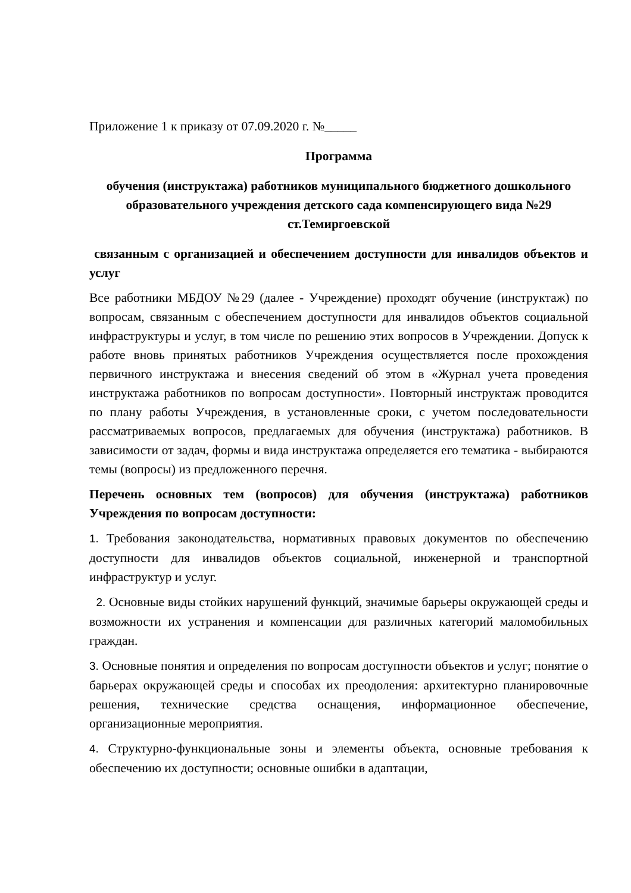Приложение 1 к приказу от 07.09.2020 г. №_____
Программа
обучения (инструктажа) работников муниципального бюджетного дошкольного образовательного учреждения детского сада компенсирующего вида №29 ст.Темиргоевской
связанным с организацией и обеспечением доступности для инвалидов объектов и услуг
Все работники МБДОУ №29 (далее - Учреждение) проходят обучение (инструктаж) по вопросам, связанным с обеспечением доступности для инвалидов объектов социальной инфраструктуры и услуг, в том числе по решению этих вопросов в Учреждении. Допуск к работе вновь принятых работников Учреждения осуществляется после прохождения первичного инструктажа и внесения сведений об этом в «Журнал учета проведения инструктажа работников по вопросам доступности». Повторный инструктаж проводится по плану работы Учреждения, в установленные сроки, с учетом последовательности рассматриваемых вопросов, предлагаемых для обучения (инструктажа) работников. В зависимости от задач, формы и вида инструктажа определяется его тематика - выбираются темы (вопросы) из предложенного перечня.
Перечень основных тем (вопросов) для обучения (инструктажа) работников Учреждения по вопросам доступности:
1. Требования законодательства, нормативных правовых документов по обеспечению доступности для инвалидов объектов социальной, инженерной и транспортной инфраструктур и услуг.
2. Основные виды стойких нарушений функций, значимые барьеры окружающей среды и возможности их устранения и компенсации для различных категорий маломобильных граждан.
3. Основные понятия и определения по вопросам доступности объектов и услуг; понятие о барьерах окружающей среды и способах их преодоления: архитектурно планировочные решения, технические средства оснащения, информационное обеспечение, организационные мероприятия.
4. Структурно-функциональные зоны и элементы объекта, основные требования к обеспечению их доступности; основные ошибки в адаптации,